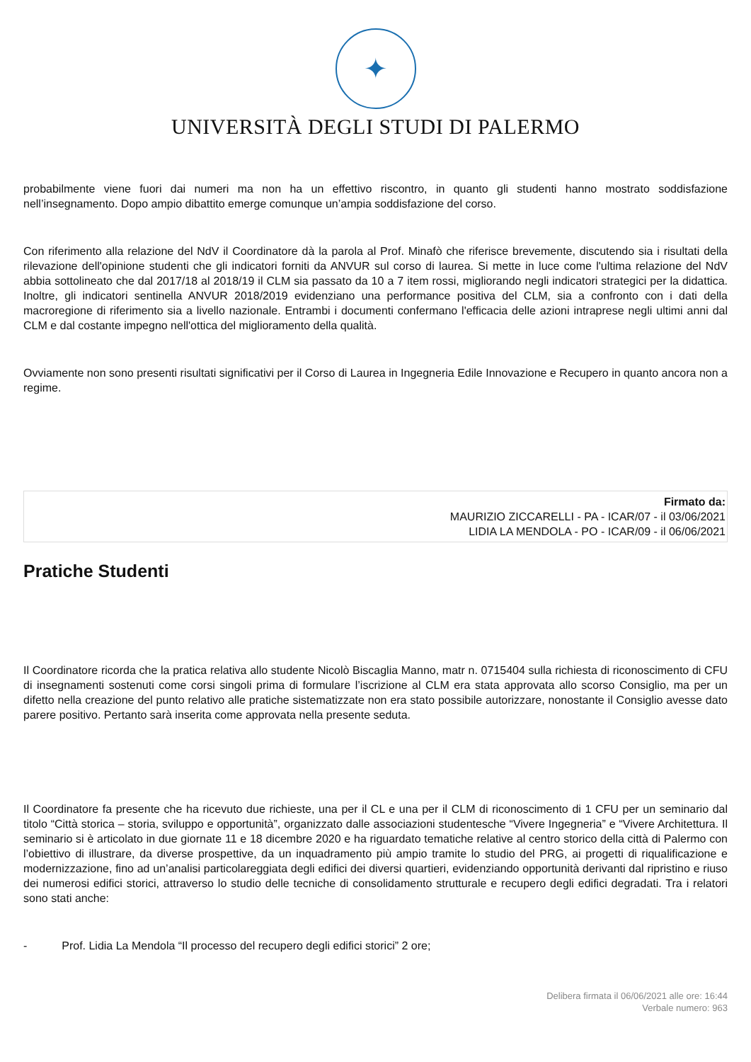✦
UNIVERSITÀ DEGLI STUDI DI PALERMO
probabilmente viene fuori dai numeri ma non ha un effettivo riscontro, in quanto gli studenti hanno mostrato soddisfazione nell’insegnamento. Dopo ampio dibattito emerge comunque un’ampia soddisfazione del corso.
Con riferimento alla relazione del NdV il Coordinatore dà la parola al Prof. Minafò che riferisce brevemente, discutendo sia i risultati della rilevazione dell'opinione studenti che gli indicatori forniti da ANVUR sul corso di laurea. Si mette in luce come l'ultima relazione del NdV abbia sottolineato che dal 2017/18 al 2018/19 il CLM sia passato da 10 a 7 item rossi, migliorando negli indicatori strategici per la didattica. Inoltre, gli indicatori sentinella ANVUR 2018/2019 evidenziano una performance positiva del CLM, sia a confronto con i dati della macroregione di riferimento sia a livello nazionale. Entrambi i documenti confermano l'efficacia delle azioni intraprese negli ultimi anni dal CLM e dal costante impegno nell'ottica del miglioramento della qualità.
Ovviamente non sono presenti risultati significativi per il Corso di Laurea in Ingegneria Edile Innovazione e Recupero in quanto ancora non a regime.
Firmato da:
MAURIZIO ZICCARELLI - PA - ICAR/07 - il 03/06/2021
LIDIA LA MENDOLA - PO - ICAR/09 - il 06/06/2021
Pratiche Studenti
Il Coordinatore ricorda che la pratica relativa allo studente Nicolò Biscaglia Manno, matr n. 0715404 sulla richiesta di riconoscimento di CFU di insegnamenti sostenuti come corsi singoli prima di formulare l’iscrizione al CLM era stata approvata allo scorso Consiglio, ma per un difetto nella creazione del punto relativo alle pratiche sistematizzate non era stato possibile autorizzare, nonostante il Consiglio avesse dato parere positivo. Pertanto sarà inserita come approvata nella presente seduta.
Il Coordinatore fa presente che ha ricevuto due richieste, una per il CL e una per il CLM di riconoscimento di 1 CFU per un seminario dal titolo “Città storica – storia, sviluppo e opportunità”, organizzato dalle associazioni studentesche “Vivere Ingegneria” e “Vivere Architettura. Il seminario si è articolato in due giornate 11 e 18 dicembre 2020 e ha riguardato tematiche relative al centro storico della città di Palermo con l’obiettivo di illustrare, da diverse prospettive, da un inquadramento più ampio tramite lo studio del PRG, ai progetti di riqualificazione e modernizzazione, fino ad un’analisi particolareggiata degli edifici dei diversi quartieri, evidenziando opportunità derivanti dal ripristino e riuso dei numerosi edifici storici, attraverso lo studio delle tecniche di consolidamento strutturale e recupero degli edifici degradati. Tra i relatori sono stati anche:
- Prof. Lidia La Mendola “Il processo del recupero degli edifici storici” 2 ore;
Delibera firmata il 06/06/2021 alle ore: 16:44
Verbale numero: 963